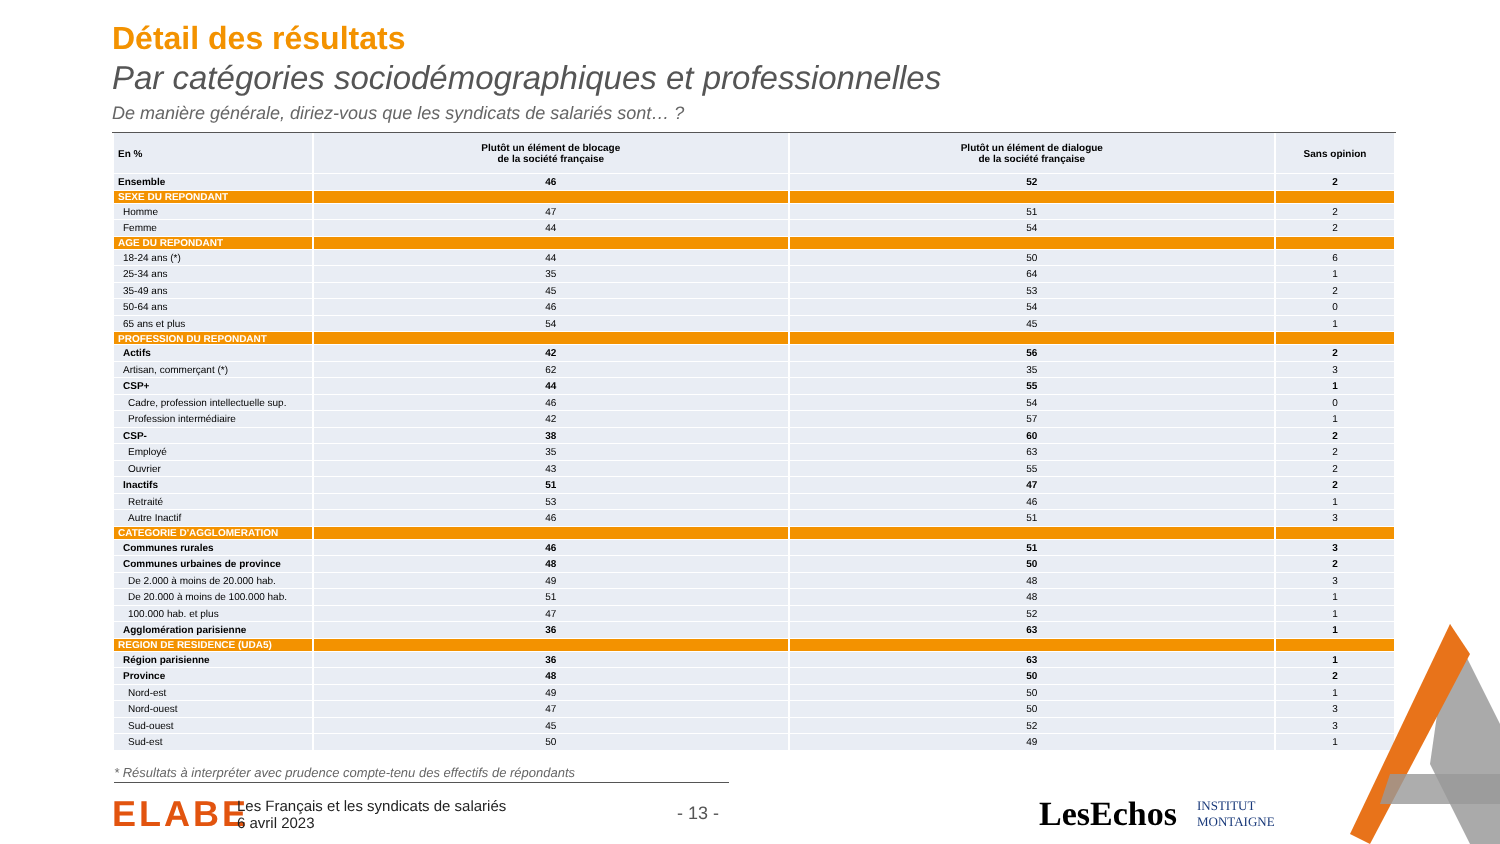Détail des résultats
Par catégories sociodémographiques et professionnelles
De manière générale, diriez-vous que les syndicats de salariés sont… ?
| En % | Plutôt un élément de blocage de la société française | Plutôt un élément de dialogue de la société française | Sans opinion |
| --- | --- | --- | --- |
| Ensemble | 46 | 52 | 2 |
| SEXE DU REPONDANT | | | |
| Homme | 47 | 51 | 2 |
| Femme | 44 | 54 | 2 |
| AGE DU REPONDANT | | | |
| 18-24 ans (*) | 44 | 50 | 6 |
| 25-34 ans | 35 | 64 | 1 |
| 35-49 ans | 45 | 53 | 2 |
| 50-64 ans | 46 | 54 | 0 |
| 65 ans et plus | 54 | 45 | 1 |
| PROFESSION DU REPONDANT | | | |
| Actifs | 42 | 56 | 2 |
| Artisan, commerçant (*) | 62 | 35 | 3 |
| CSP+ | 44 | 55 | 1 |
| Cadre, profession intellectuelle sup. | 46 | 54 | 0 |
| Profession intermédiaire | 42 | 57 | 1 |
| CSP- | 38 | 60 | 2 |
| Employé | 35 | 63 | 2 |
| Ouvrier | 43 | 55 | 2 |
| Inactifs | 51 | 47 | 2 |
| Retraité | 53 | 46 | 1 |
| Autre Inactif | 46 | 51 | 3 |
| CATEGORIE D'AGGLOMERATION | | | |
| Communes rurales | 46 | 51 | 3 |
| Communes urbaines de province | 48 | 50 | 2 |
| De 2.000 à moins de 20.000 hab. | 49 | 48 | 3 |
| De 20.000 à moins de 100.000 hab. | 51 | 48 | 1 |
| 100.000 hab. et plus | 47 | 52 | 1 |
| Agglomération parisienne | 36 | 63 | 1 |
| REGION DE RESIDENCE (UDA5) | | | |
| Région parisienne | 36 | 63 | 1 |
| Province | 48 | 50 | 2 |
| Nord-est | 49 | 50 | 1 |
| Nord-ouest | 47 | 50 | 3 |
| Sud-ouest | 45 | 52 | 3 |
| Sud-est | 50 | 49 | 1 |
* Résultats à interpréter avec prudence compte-tenu des effectifs de répondants
ELABE
Les Français et les syndicats de salariés
6 avril 2023
- 13 -
LesEchos INSTITUT
MONTAIGNE